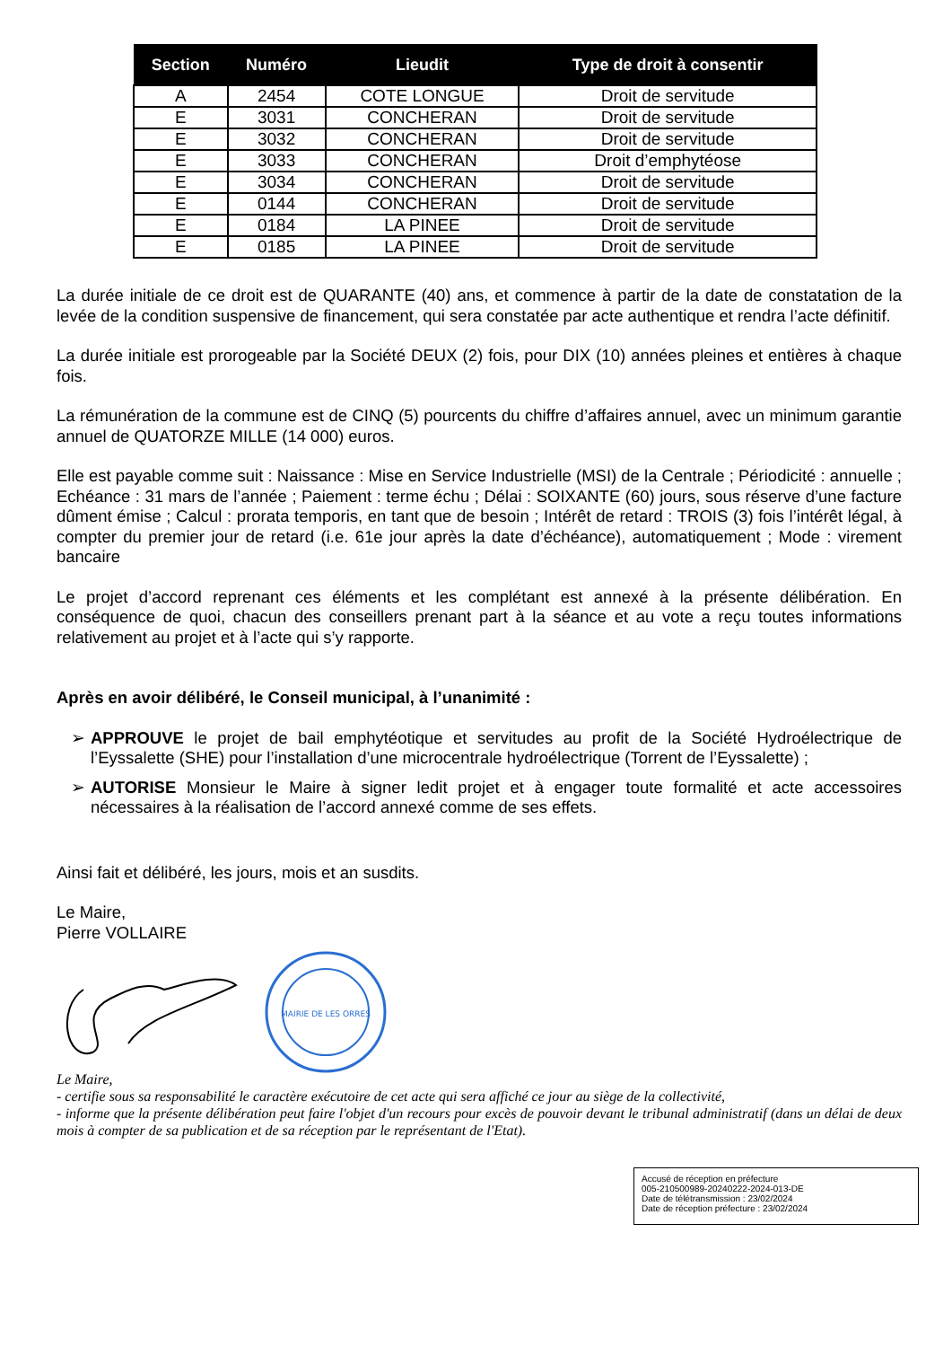| Section | Numéro | Lieudit | Type de droit à consentir |
| --- | --- | --- | --- |
| A | 2454 | COTE LONGUE | Droit de servitude |
| E | 3031 | CONCHERAN | Droit de servitude |
| E | 3032 | CONCHERAN | Droit de servitude |
| E | 3033 | CONCHERAN | Droit d’emphytéose |
| E | 3034 | CONCHERAN | Droit de servitude |
| E | 0144 | CONCHERAN | Droit de servitude |
| E | 0184 | LA PINEE | Droit de servitude |
| E | 0185 | LA PINEE | Droit de servitude |
La durée initiale de ce droit est de QUARANTE (40) ans, et commence à partir de la date de constatation de la levée de la condition suspensive de financement, qui sera constatée par acte authentique et rendra l’acte définitif.
La durée initiale est prorogeable par la Société DEUX (2) fois, pour DIX (10) années pleines et entières à chaque fois.
La rémunération de la commune est de CINQ (5) pourcents du chiffre d’affaires annuel, avec un minimum garantie annuel de QUATORZE MILLE (14 000) euros.
Elle est payable comme suit : Naissance : Mise en Service Industrielle (MSI) de la Centrale ; Périodicité : annuelle ; Echéance : 31 mars de l’année ; Paiement : terme échu ; Délai : SOIXANTE (60) jours, sous réserve d’une facture dûment émise ; Calcul : prorata temporis, en tant que de besoin ; Intérêt de retard : TROIS (3) fois l’intérêt légal, à compter du premier jour de retard (i.e. 61e jour après la date d’échéance), automatiquement ; Mode : virement bancaire
Le projet d’accord reprenant ces éléments et les complétant est annexé à la présente délibération. En conséquence de quoi, chacun des conseillers prenant part à la séance et au vote a reçu toutes informations relativement au projet et à l’acte qui s’y rapporte.
Après en avoir délibéré, le Conseil municipal, à l’unanimité :
➢ APPROUVE le projet de bail emphytéotique et servitudes au profit de la Société Hydroélectrique de l’Eyssalette (SHE) pour l’installation d’une microcentrale hydroélectrique (Torrent de l’Eyssalette) ;
➢ AUTORISE Monsieur le Maire à signer ledit projet et à engager toute formalité et acte accessoires nécessaires à la réalisation de l’accord annexé comme de ses effets.
Ainsi fait et délibéré, les jours, mois et an susdits.
Le Maire,
Pierre VOLLAIRE
MAIRIE DE LES ORRES
Le Maire,
- certifie sous sa responsabilité le caractère exécutoire de cet acte qui sera affiché ce jour au siège de la collectivité,
- informe que la présente délibération peut faire l'objet d'un recours pour excès de pouvoir devant le tribunal administratif (dans un délai de deux mois à compter de sa publication et de sa réception par le représentant de l'Etat).
Accusé de réception en préfecture
005-210500989-20240222-2024-013-DE
Date de télétransmission : 23/02/2024
Date de réception préfecture : 23/02/2024